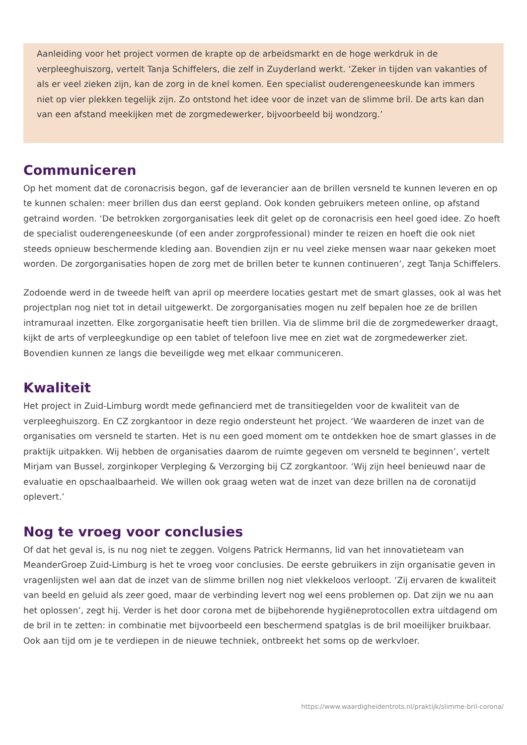Aanleiding voor het project vormen de krapte op de arbeidsmarkt en de hoge werkdruk in de verpleeghuiszorg, vertelt Tanja Schiffelers, die zelf in Zuyderland werkt. ‘Zeker in tijden van vakanties of als er veel zieken zijn, kan de zorg in de knel komen. Een specialist ouderengeneeskunde kan immers niet op vier plekken tegelijk zijn. Zo ontstond het idee voor de inzet van de slimme bril. De arts kan dan van een afstand meekijken met de zorgmedewerker, bijvoorbeeld bij wondzorg.’
Communiceren
Op het moment dat de coronacrisis begon, gaf de leverancier aan de brillen versneld te kunnen leveren en op te kunnen schalen: meer brillen dus dan eerst gepland. Ook konden gebruikers meteen online, op afstand getraind worden. ‘De betrokken zorgorganisaties leek dit gelet op de coronacrisis een heel goed idee. Zo hoeft de specialist ouderengeneeskunde (of een ander zorgprofessional) minder te reizen en hoeft die ook niet steeds opnieuw beschermende kleding aan. Bovendien zijn er nu veel zieke mensen waar naar gekeken moet worden. De zorgorganisaties hopen de zorg met de brillen beter te kunnen continueren’, zegt Tanja Schiffelers.
Zodoende werd in de tweede helft van april op meerdere locaties gestart met de smart glasses, ook al was het projectplan nog niet tot in detail uitgewerkt. De zorgorganisaties mogen nu zelf bepalen hoe ze de brillen intramuraal inzetten. Elke zorgorganisatie heeft tien brillen. Via de slimme bril die de zorgmedewerker draagt, kijkt de arts of verpleegkundige op een tablet of telefoon live mee en ziet wat de zorgmedewerker ziet. Bovendien kunnen ze langs die beveiligde weg met elkaar communiceren.
Kwaliteit
Het project in Zuid-Limburg wordt mede gefinancierd met de transitiegelden voor de kwaliteit van de verpleeghuiszorg. En CZ zorgkantoor in deze regio ondersteunt het project. ‘We waarderen de inzet van de organisaties om versneld te starten. Het is nu een goed moment om te ontdekken hoe de smart glasses in de praktijk uitpakken. Wij hebben de organisaties daarom de ruimte gegeven om versneld te beginnen’, vertelt Mirjam van Bussel, zorginkoper Verpleging & Verzorging bij CZ zorgkantoor. ‘Wij zijn heel benieuwd naar de evaluatie en opschaalbaarheid. We willen ook graag weten wat de inzet van deze brillen na de coronatijd oplevert.’
Nog te vroeg voor conclusies
Of dat het geval is, is nu nog niet te zeggen. Volgens Patrick Hermanns, lid van het innovatieteam van MeanderGroep Zuid-Limburg is het te vroeg voor conclusies. De eerste gebruikers in zijn organisatie geven in vragenlijsten wel aan dat de inzet van de slimme brillen nog niet vlekkeloos verloopt. ‘Zij ervaren de kwaliteit van beeld en geluid als zeer goed, maar de verbinding levert nog wel eens problemen op. Dat zijn we nu aan het oplossen’, zegt hij. Verder is het door corona met de bijbehorende hygiëneprotocollen extra uitdagend om de bril in te zetten: in combinatie met bijvoorbeeld een beschermend spatglas is de bril moeilijker bruikbaar. Ook aan tijd om je te verdiepen in de nieuwe techniek, ontbreekt het soms op de werkvloer.
https://www.waardigheidentrots.nl/praktijk/slimme-bril-corona/